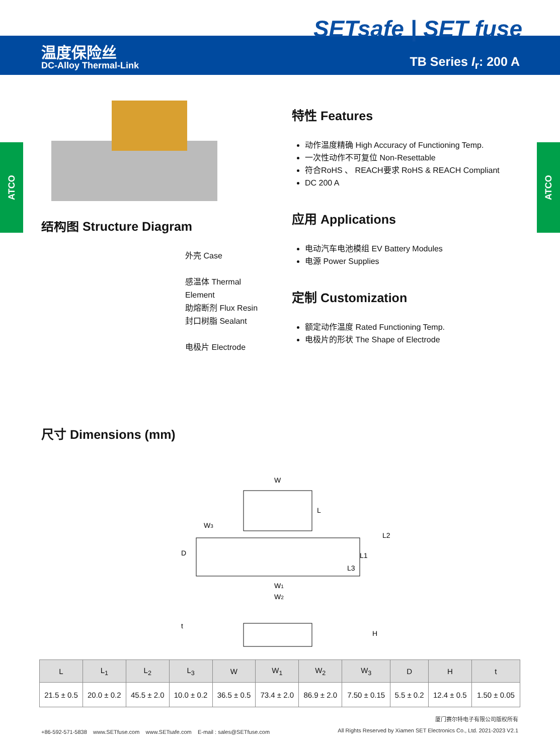SETsafe | SET fuse
温度保险丝
DC-Alloy Thermal-Link TB Series I<sub>r</sub>: 200 A
ATCO
ATCO
结构图 Structure Diagram
外壳 Case
感温体 Thermal Element
助熔断剂 Flux Resin
封口树脂 Sealant
电极片 Electrode
尺寸 Dimensions (mm)
特性 Features
动作温度精确 High Accuracy of Functioning Temp.
一次性动作不可复位 Non-Resettable
符合RoHS 、 REACH要求 RoHS & REACH Compliant
DC 200 A
应用 Applications
电动汽车电池模组 EV Battery Modules
电源 Power Supplies
定制 Customization
额定动作温度 Rated Functioning Temp.
电极片的形状 The Shape of Electrode
W
W3
W1
W2
L
L2
L1
L3
D
t
H
| L | L<sub>1</sub> | L<sub>2</sub> | L<sub>3</sub> | W | W<sub>1</sub> | W<sub>2</sub> | W<sub>3</sub> | D | H | t |
| --- | --- | --- | --- | --- | --- | --- | --- | --- | --- | --- |
| 21.5 ± 0.5 | 20.0 ± 0.2 | 45.5 ± 2.0 | 10.0 ± 0.2 | 36.5 ± 0.5 | 73.4 ± 2.0 | 86.9 ± 2.0 | 7.50 ± 0.15 | 5.5 ± 0.2 | 12.4 ± 0.5 | 1.50 ± 0.05 |
+86-592-571-5838 www.SETfuse.com www.SETsafe.com E-mail : sales@SETfuse.com
厦门赛尔特电子有限公司版权所有
All Rights Reserved by Xiamen SET Electronics Co., Ltd. 2021-2023 V2.1